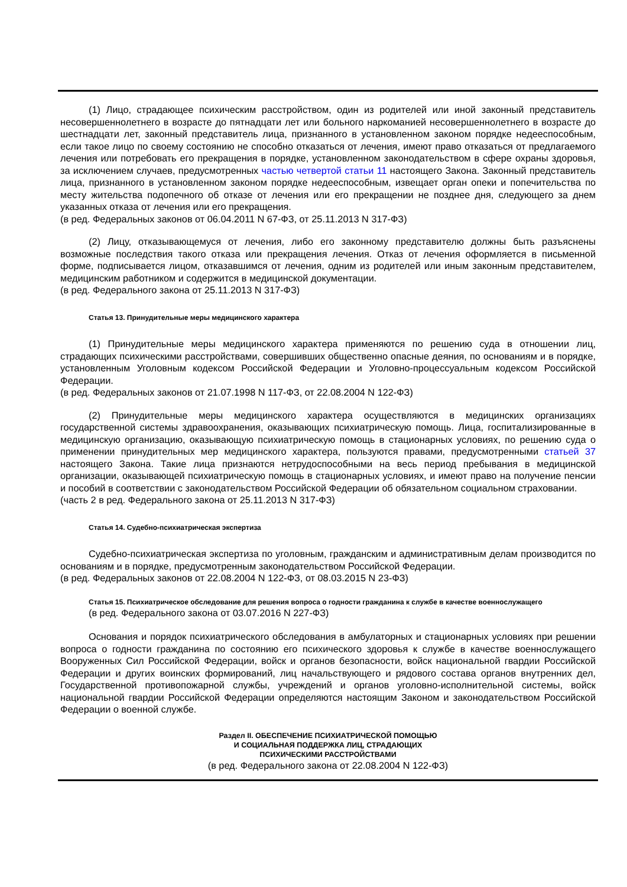(1) Лицо, страдающее психическим расстройством, один из родителей или иной законный представитель несовершеннолетнего в возрасте до пятнадцати лет или больного наркоманией несовершеннолетнего в возрасте до шестнадцати лет, законный представитель лица, признанного в установленном законом порядке недееспособным, если такое лицо по своему состоянию не способно отказаться от лечения, имеют право отказаться от предлагаемого лечения или потребовать его прекращения в порядке, установленном законодательством в сфере охраны здоровья, за исключением случаев, предусмотренных частью четвертой статьи 11 настоящего Закона. Законный представитель лица, признанного в установленном законом порядке недееспособным, извещает орган опеки и попечительства по месту жительства подопечного об отказе от лечения или его прекращении не позднее дня, следующего за днем указанных отказа от лечения или его прекращения.
(в ред. Федеральных законов от 06.04.2011 N 67-ФЗ, от 25.11.2013 N 317-ФЗ)
(2) Лицу, отказывающемуся от лечения, либо его законному представителю должны быть разъяснены возможные последствия такого отказа или прекращения лечения. Отказ от лечения оформляется в письменной форме, подписывается лицом, отказавшимся от лечения, одним из родителей или иным законным представителем, медицинским работником и содержится в медицинской документации.
(в ред. Федерального закона от 25.11.2013 N 317-ФЗ)
Статья 13. Принудительные меры медицинского характера
(1) Принудительные меры медицинского характера применяются по решению суда в отношении лиц, страдающих психическими расстройствами, совершивших общественно опасные деяния, по основаниям и в порядке, установленным Уголовным кодексом Российской Федерации и Уголовно-процессуальным кодексом Российской Федерации.
(в ред. Федеральных законов от 21.07.1998 N 117-ФЗ, от 22.08.2004 N 122-ФЗ)
(2) Принудительные меры медицинского характера осуществляются в медицинских организациях государственной системы здравоохранения, оказывающих психиатрическую помощь. Лица, госпитализированные в медицинскую организацию, оказывающую психиатрическую помощь в стационарных условиях, по решению суда о применении принудительных мер медицинского характера, пользуются правами, предусмотренными статьей 37 настоящего Закона. Такие лица признаются нетрудоспособными на весь период пребывания в медицинской организации, оказывающей психиатрическую помощь в стационарных условиях, и имеют право на получение пенсии и пособий в соответствии с законодательством Российской Федерации об обязательном социальном страховании.
(часть 2 в ред. Федерального закона от 25.11.2013 N 317-ФЗ)
Статья 14. Судебно-психиатрическая экспертиза
Судебно-психиатрическая экспертиза по уголовным, гражданским и административным делам производится по основаниям и в порядке, предусмотренным законодательством Российской Федерации.
(в ред. Федеральных законов от 22.08.2004 N 122-ФЗ, от 08.03.2015 N 23-ФЗ)
Статья 15. Психиатрическое обследование для решения вопроса о годности гражданина к службе в качестве военнослужащего
(в ред. Федерального закона от 03.07.2016 N 227-ФЗ)
Основания и порядок психиатрического обследования в амбулаторных и стационарных условиях при решении вопроса о годности гражданина по состоянию его психического здоровья к службе в качестве военнослужащего Вооруженных Сил Российской Федерации, войск и органов безопасности, войск национальной гвардии Российской Федерации и других воинских формирований, лиц начальствующего и рядового состава органов внутренних дел, Государственной противопожарной службы, учреждений и органов уголовно-исполнительной системы, войск национальной гвардии Российской Федерации определяются настоящим Законом и законодательством Российской Федерации о военной службе.
Раздел II. ОБЕСПЕЧЕНИЕ ПСИХИАТРИЧЕСКОЙ ПОМОЩЬЮ
И СОЦИАЛЬНАЯ ПОДДЕРЖКА ЛИЦ, СТРАДАЮЩИХ
ПСИХИЧЕСКИМИ РАССТРОЙСТВАМИ
(в ред. Федерального закона от 22.08.2004 N 122-ФЗ)